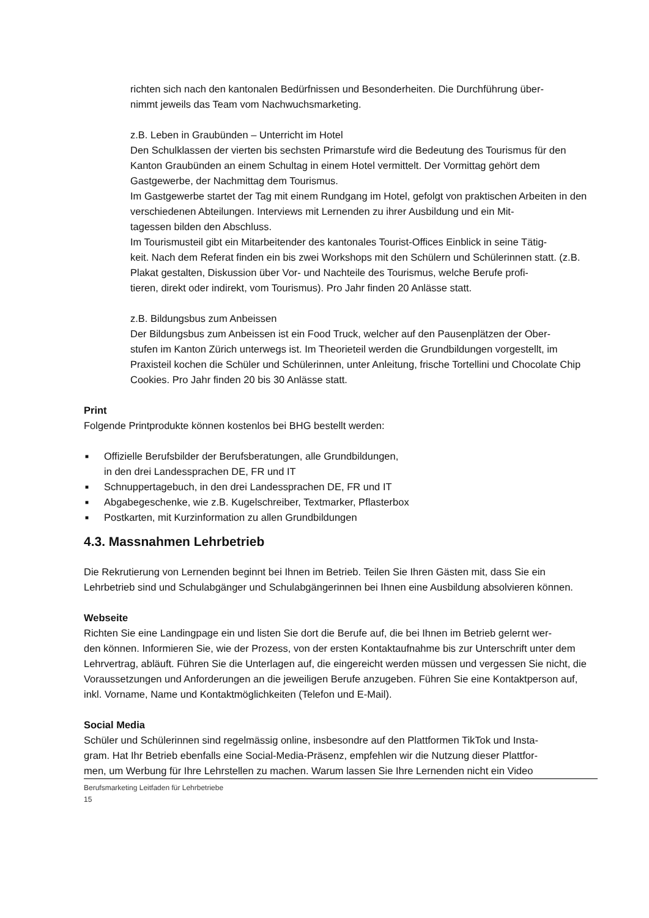richten sich nach den kantonalen Bedürfnissen und Besonderheiten. Die Durchführung über-
nimmt jeweils das Team vom Nachwuchsmarketing.
z.B. Leben in Graubünden – Unterricht im Hotel
Den Schulklassen der vierten bis sechsten Primarstufe wird die Bedeutung des Tourismus für den Kanton Graubünden an einem Schultag in einem Hotel vermittelt. Der Vormittag gehört dem Gastgewerbe, der Nachmittag dem Tourismus.
Im Gastgewerbe startet der Tag mit einem Rundgang im Hotel, gefolgt von praktischen Arbeiten in den verschiedenen Abteilungen. Interviews mit Lernenden zu ihrer Ausbildung und ein Mit-
tagessen bilden den Abschluss.
Im Tourismusteil gibt ein Mitarbeitender des kantonales Tourist-Offices Einblick in seine Tätig-
keit. Nach dem Referat finden ein bis zwei Workshops mit den Schülern und Schülerinnen statt. (z.B. Plakat gestalten, Diskussion über Vor- und Nachteile des Tourismus, welche Berufe profi-
tieren, direkt oder indirekt, vom Tourismus). Pro Jahr finden 20 Anlässe statt.
z.B. Bildungsbus zum Anbeissen
Der Bildungsbus zum Anbeissen ist ein Food Truck, welcher auf den Pausenplätzen der Ober-
stufen im Kanton Zürich unterwegs ist. Im Theorieteil werden die Grundbildungen vorgestellt, im Praxisteil kochen die Schüler und Schülerinnen, unter Anleitung, frische Tortellini und Chocolate Chip Cookies. Pro Jahr finden 20 bis 30 Anlässe statt.
Print
Folgende Printprodukte können kostenlos bei BHG bestellt werden:
■ Offizielle Berufsbilder der Berufsberatungen, alle Grundbildungen,
in den drei Landessprachen DE, FR und IT
■ Schnuppertagebuch, in den drei Landessprachen DE, FR und IT
■ Abgabegeschenke, wie z.B. Kugelschreiber, Textmarker, Pflasterbox
■ Postkarten, mit Kurzinformation zu allen Grundbildungen
4.3. Massnahmen Lehrbetrieb
Die Rekrutierung von Lernenden beginnt bei Ihnen im Betrieb. Teilen Sie Ihren Gästen mit, dass Sie ein Lehrbetrieb sind und Schulabgänger und Schulabgängerinnen bei Ihnen eine Ausbildung absolvieren können.
Webseite
Richten Sie eine Landingpage ein und listen Sie dort die Berufe auf, die bei Ihnen im Betrieb gelernt wer-
den können. Informieren Sie, wie der Prozess, von der ersten Kontaktaufnahme bis zur Unterschrift unter dem Lehrvertrag, abläuft. Führen Sie die Unterlagen auf, die eingereicht werden müssen und vergessen Sie nicht, die Voraussetzungen und Anforderungen an die jeweiligen Berufe anzugeben. Führen Sie eine Kontaktperson auf, inkl. Vorname, Name und Kontaktmöglichkeiten (Telefon und E-Mail).
Social Media
Schüler und Schülerinnen sind regelmässig online, insbesondre auf den Plattformen TikTok und Insta-
gram. Hat Ihr Betrieb ebenfalls eine Social-Media-Präsenz, empfehlen wir die Nutzung dieser Plattfor-
men, um Werbung für Ihre Lehrstellen zu machen. Warum lassen Sie Ihre Lernenden nicht ein Video
Berufsmarketing Leitfaden für Lehrbetriebe
15